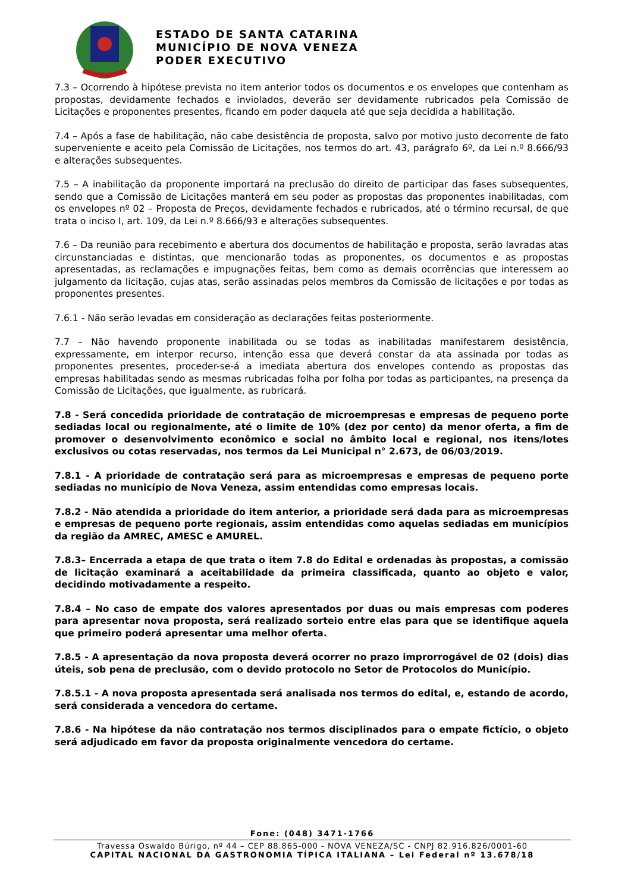ESTADO DE SANTA CATARINA
MUNICÍPIO DE NOVA VENEZA
PODER EXECUTIVO
7.3 – Ocorrendo à hipótese prevista no item anterior todos os documentos e os envelopes que contenham as propostas, devidamente fechados e inviolados, deverão ser devidamente rubricados pela Comissão de Licitações e proponentes presentes, ficando em poder daquela até que seja decidida a habilitação.
7.4 – Após a fase de habilitação, não cabe desistência de proposta, salvo por motivo justo decorrente de fato superveniente e aceito pela Comissão de Licitações, nos termos do art. 43, parágrafo 6º, da Lei n.º 8.666/93 e alterações subsequentes.
7.5 – A inabilitação da proponente importará na preclusão do direito de participar das fases subsequentes, sendo que a Comissão de Licitações manterá em seu poder as propostas das proponentes inabilitadas, com os envelopes nº 02 – Proposta de Preços, devidamente fechados e rubricados, até o término recursal, de que trata o inciso I, art. 109, da Lei n.º 8.666/93 e alterações subsequentes.
7.6 – Da reunião para recebimento e abertura dos documentos de habilitação e proposta, serão lavradas atas circunstanciadas e distintas, que mencionarão todas as proponentes, os documentos e as propostas apresentadas, as reclamações e impugnações feitas, bem como as demais ocorrências que interessem ao julgamento da licitação, cujas atas, serão assinadas pelos membros da Comissão de licitações e por todas as proponentes presentes.
7.6.1 - Não serão levadas em consideração as declarações feitas posteriormente.
7.7 – Não havendo proponente inabilitada ou se todas as inabilitadas manifestarem desistência, expressamente, em interpor recurso, intenção essa que deverá constar da ata assinada por todas as proponentes presentes, proceder-se-á a imediata abertura dos envelopes contendo as propostas das empresas habilitadas sendo as mesmas rubricadas folha por folha por todas as participantes, na presença da Comissão de Licitações, que igualmente, as rubricará.
7.8 - Será concedida prioridade de contratação de microempresas e empresas de pequeno porte sediadas local ou regionalmente, até o limite de 10% (dez por cento) da menor oferta, a fim de promover o desenvolvimento econômico e social no âmbito local e regional, nos itens/lotes exclusivos ou cotas reservadas, nos termos da Lei Municipal n° 2.673, de 06/03/2019.
7.8.1 - A prioridade de contratação será para as microempresas e empresas de pequeno porte sediadas no município de Nova Veneza, assim entendidas como empresas locais.
7.8.2 - Não atendida a prioridade do item anterior, a prioridade será dada para as microempresas e empresas de pequeno porte regionais, assim entendidas como aquelas sediadas em municípios da região da AMREC, AMESC e AMUREL.
7.8.3– Encerrada a etapa de que trata o item 7.8 do Edital e ordenadas às propostas, a comissão de licitação examinará a aceitabilidade da primeira classificada, quanto ao objeto e valor, decidindo motivadamente a respeito.
7.8.4 – No caso de empate dos valores apresentados por duas ou mais empresas com poderes para apresentar nova proposta, será realizado sorteio entre elas para que se identifique aquela que primeiro poderá apresentar uma melhor oferta.
7.8.5 - A apresentação da nova proposta deverá ocorrer no prazo improrrogável de 02 (dois) dias úteis, sob pena de preclusão, com o devido protocolo no Setor de Protocolos do Município.
7.8.5.1 - A nova proposta apresentada será analisada nos termos do edital, e, estando de acordo, será considerada a vencedora do certame.
7.8.6 - Na hipótese da não contratação nos termos disciplinados para o empate fictício, o objeto será adjudicado em favor da proposta originalmente vencedora do certame.
Fone: (048) 3471-1766
Travessa Oswaldo Búrigo, nº 44 – CEP 88.865-000 - NOVA VENEZA/SC - CNPJ 82.916.826/0001-60
CAPITAL NACIONAL DA GASTRONOMIA TÍPICA ITALIANA – Lei Federal nº 13.678/18